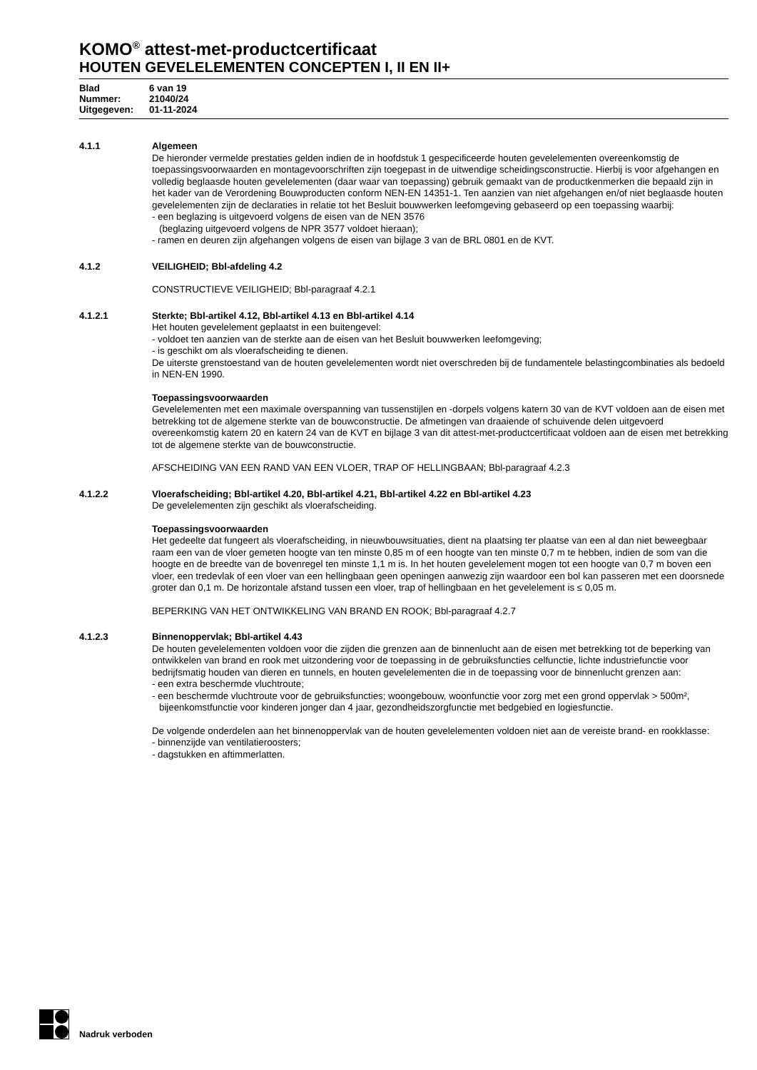KOMO<sup>®</sup> attest-met-productcertificaat
HOUTEN GEVELELEMENTEN CONCEPTEN I, II EN II+
| Blad | 6 van 19 |
| Nummer: | 21040/24 |
| Uitgegeven: | 01-11-2024 |
4.1.1 Algemeen
De hieronder vermelde prestaties gelden indien de in hoofdstuk 1 gespecificeerde houten gevelelementen overeenkomstig de toepassingsvoorwaarden en montagevoorschriften zijn toegepast in de uitwendige scheidingsconstructie. Hierbij is voor afgehangen en volledig beglaasde houten gevelelementen (daar waar van toepassing) gebruik gemaakt van de productkenmerken die bepaald zijn in het kader van de Verordening Bouwproducten conform NEN-EN 14351-1. Ten aanzien van niet afgehangen en/of niet beglaasde houten gevelelementen zijn de declaraties in relatie tot het Besluit bouwwerken leefomgeving gebaseerd op een toepassing waarbij:
- een beglazing is uitgevoerd volgens de eisen van de NEN 3576
(beglazing uitgevoerd volgens de NPR 3577 voldoet hieraan);
- ramen en deuren zijn afgehangen volgens de eisen van bijlage 3 van de BRL 0801 en de KVT.
4.1.2 VEILIGHEID; Bbl-afdeling 4.2
CONSTRUCTIEVE VEILIGHEID; Bbl-paragraaf 4.2.1
4.1.2.1 Sterkte; Bbl-artikel 4.12, Bbl-artikel 4.13 en Bbl-artikel 4.14
Het houten gevelelement geplaatst in een buitengevel:
- voldoet ten aanzien van de sterkte aan de eisen van het Besluit bouwwerken leefomgeving;
- is geschikt om als vloerafscheiding te dienen.
De uiterste grenstoestand van de houten gevelelementen wordt niet overschreden bij de fundamentele belastingcombinaties als bedoeld in NEN-EN 1990.
Toepassingsvoorwaarden
Gevelelementen met een maximale overspanning van tussenstijlen en -dorpels volgens katern 30 van de KVT voldoen aan de eisen met betrekking tot de algemene sterkte van de bouwconstructie. De afmetingen van draaiende of schuivende delen uitgevoerd overeenkomstig katern 20 en katern 24 van de KVT en bijlage 3 van dit attest-met-productcertificaat voldoen aan de eisen met betrekking tot de algemene sterkte van de bouwconstructie.
AFSCHEIDING VAN EEN RAND VAN EEN VLOER, TRAP OF HELLINGBAAN; Bbl-paragraaf 4.2.3
4.1.2.2 Vloerafscheiding; Bbl-artikel 4.20, Bbl-artikel 4.21, Bbl-artikel 4.22 en Bbl-artikel 4.23
De gevelelementen zijn geschikt als vloerafscheiding.
Toepassingsvoorwaarden
Het gedeelte dat fungeert als vloerafscheiding, in nieuwbouwsituaties, dient na plaatsing ter plaatse van een al dan niet beweegbaar raam een van de vloer gemeten hoogte van ten minste 0,85 m of een hoogte van ten minste 0,7 m te hebben, indien de som van die hoogte en de breedte van de bovenregel ten minste 1,1 m is. In het houten gevelelement mogen tot een hoogte van 0,7 m boven een vloer, een tredevlak of een vloer van een hellingbaan geen openingen aanwezig zijn waardoor een bol kan passeren met een doorsnede groter dan 0,1 m. De horizontale afstand tussen een vloer, trap of hellingbaan en het gevelelement is ≤ 0,05 m.
BEPERKING VAN HET ONTWIKKELING VAN BRAND EN ROOK; Bbl-paragraaf 4.2.7
4.1.2.3 Binnenoppervlak; Bbl-artikel 4.43
De houten gevelelementen voldoen voor die zijden die grenzen aan de binnenlucht aan de eisen met betrekking tot de beperking van ontwikkelen van brand en rook met uitzondering voor de toepassing in de gebruiksfuncties celfunctie, lichte industriefunctie voor bedrijfsmatig houden van dieren en tunnels, en houten gevelelementen die in de toepassing voor de binnenlucht grenzen aan:
- een extra beschermde vluchtroute;
- een beschermde vluchtroute voor de gebruiksfuncties; woongebouw, woonfunctie voor zorg met een grond oppervlak > 500m², bijeenkomstfunctie voor kinderen jonger dan 4 jaar, gezondheidszorgfunctie met bedgebied en logiesfunctie.
De volgende onderdelen aan het binnenoppervlak van de houten gevelelementen voldoen niet aan de vereiste brand- en rookklasse:
- binnenzijde van ventilatieroosters;
- dagstukken en aftimmerlatten.
Nadruk verboden